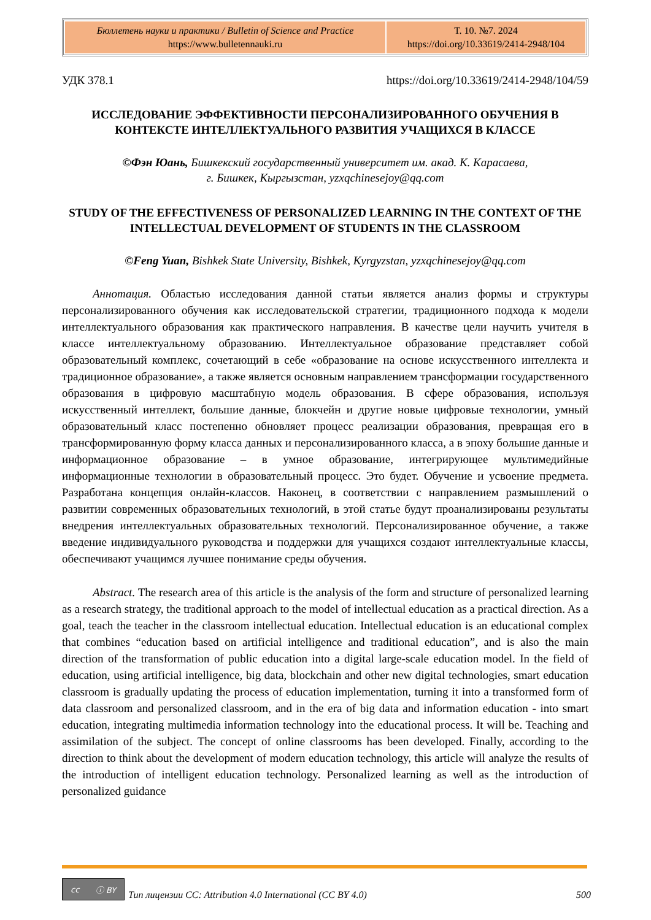| Бюллетень науки и практики / Bulletin of Science and Practice https://www.bulletennauki.ru | Т. 10. №7. 2024 https://doi.org/10.33619/2414-2948/104 |
УДК 378.1 https://doi.org/10.33619/2414-2948/104/59
ИССЛЕДОВАНИЕ ЭФФЕКТИВНОСТИ ПЕРСОНАЛИЗИРОВАННОГО ОБУЧЕНИЯ В КОНТЕКСТЕ ИНТЕЛЛЕКТУАЛЬНОГО РАЗВИТИЯ УЧАЩИХСЯ В КЛАССЕ
©Фэн Юань, Бишкекский государственный университет им. акад. К. Карасаева,
г. Бишкек, Кыргызстан, yzxqchinesejoy@qq.com
STUDY OF THE EFFECTIVENESS OF PERSONALIZED LEARNING IN THE CONTEXT OF THE INTELLECTUAL DEVELOPMENT OF STUDENTS IN THE CLASSROOM
©Feng Yuan, Bishkek State University, Bishkek, Kyrgyzstan, yzxqchinesejoy@qq.com
Аннотация. Областью исследования данной статьи является анализ формы и структуры персонализированного обучения как исследовательской стратегии, традиционного подхода к модели интеллектуального образования как практического направления. В качестве цели научить учителя в классе интеллектуальному образованию. Интеллектуальное образование представляет собой образовательный комплекс, сочетающий в себе «образование на основе искусственного интеллекта и традиционное образование», а также является основным направлением трансформации государственного образования в цифровую масштабную модель образования. В сфере образования, используя искусственный интеллект, большие данные, блокчейн и другие новые цифровые технологии, умный образовательный класс постепенно обновляет процесс реализации образования, превращая его в трансформированную форму класса данных и персонализированного класса, а в эпоху большие данные и информационное образование – в умное образование, интегрирующее мультимедийные информационные технологии в образовательный процесс. Это будет. Обучение и усвоение предмета. Разработана концепция онлайн-классов. Наконец, в соответствии с направлением размышлений о развитии современных образовательных технологий, в этой статье будут проанализированы результаты внедрения интеллектуальных образовательных технологий. Персонализированное обучение, а также введение индивидуального руководства и поддержки для учащихся создают интеллектуальные классы, обеспечивают учащимся лучшее понимание среды обучения.
Abstract. The research area of this article is the analysis of the form and structure of personalized learning as a research strategy, the traditional approach to the model of intellectual education as a practical direction. As a goal, teach the teacher in the classroom intellectual education. Intellectual education is an educational complex that combines “education based on artificial intelligence and traditional education”, and is also the main direction of the transformation of public education into a digital large-scale education model. In the field of education, using artificial intelligence, big data, blockchain and other new digital technologies, smart education classroom is gradually updating the process of education implementation, turning it into a transformed form of data classroom and personalized classroom, and in the era of big data and information education - into smart education, integrating multimedia information technology into the educational process. It will be. Teaching and assimilation of the subject. The concept of online classrooms has been developed. Finally, according to the direction to think about the development of modern education technology, this article will analyze the results of the introduction of intelligent education technology. Personalized learning as well as the introduction of personalized guidance
cc ⓘ BY
Тип лицензии CC: Attribution 4.0 International (CC BY 4.0) 500